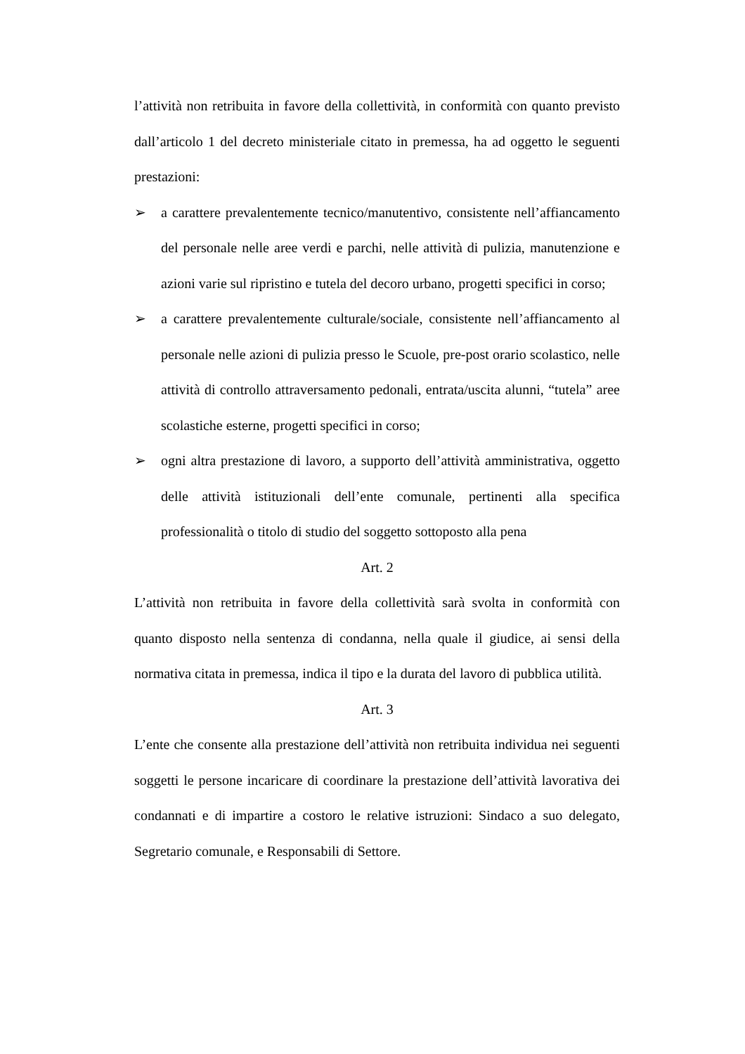l’attività non retribuita in favore della collettività, in conformità con quanto previsto dall’articolo 1 del decreto ministeriale citato in premessa, ha ad oggetto le seguenti prestazioni:
➢ a carattere prevalentemente tecnico/manutentivo, consistente nell’affiancamento del personale nelle aree verdi e parchi, nelle attività di pulizia, manutenzione e azioni varie sul ripristino e tutela del decoro urbano, progetti specifici in corso;
➢ a carattere prevalentemente culturale/sociale, consistente nell’affiancamento al personale nelle azioni di pulizia presso le Scuole, pre-post orario scolastico, nelle attività di controllo attraversamento pedonali, entrata/uscita alunni, “tutela” aree scolastiche esterne, progetti specifici in corso;
➢ ogni altra prestazione di lavoro, a supporto dell’attività amministrativa, oggetto delle attività istituzionali dell’ente comunale, pertinenti alla specifica professionalità o titolo di studio del soggetto sottoposto alla pena
Art. 2
L’attività non retribuita in favore della collettività sarà svolta in conformità con quanto disposto nella sentenza di condanna, nella quale il giudice, ai sensi della normativa citata in premessa, indica il tipo e la durata del lavoro di pubblica utilità.
Art. 3
L’ente che consente alla prestazione dell’attività non retribuita individua nei seguenti soggetti le persone incaricare di coordinare la prestazione dell’attività lavorativa dei condannati e di impartire a costoro le relative istruzioni: Sindaco a suo delegato, Segretario comunale, e Responsabili di Settore.